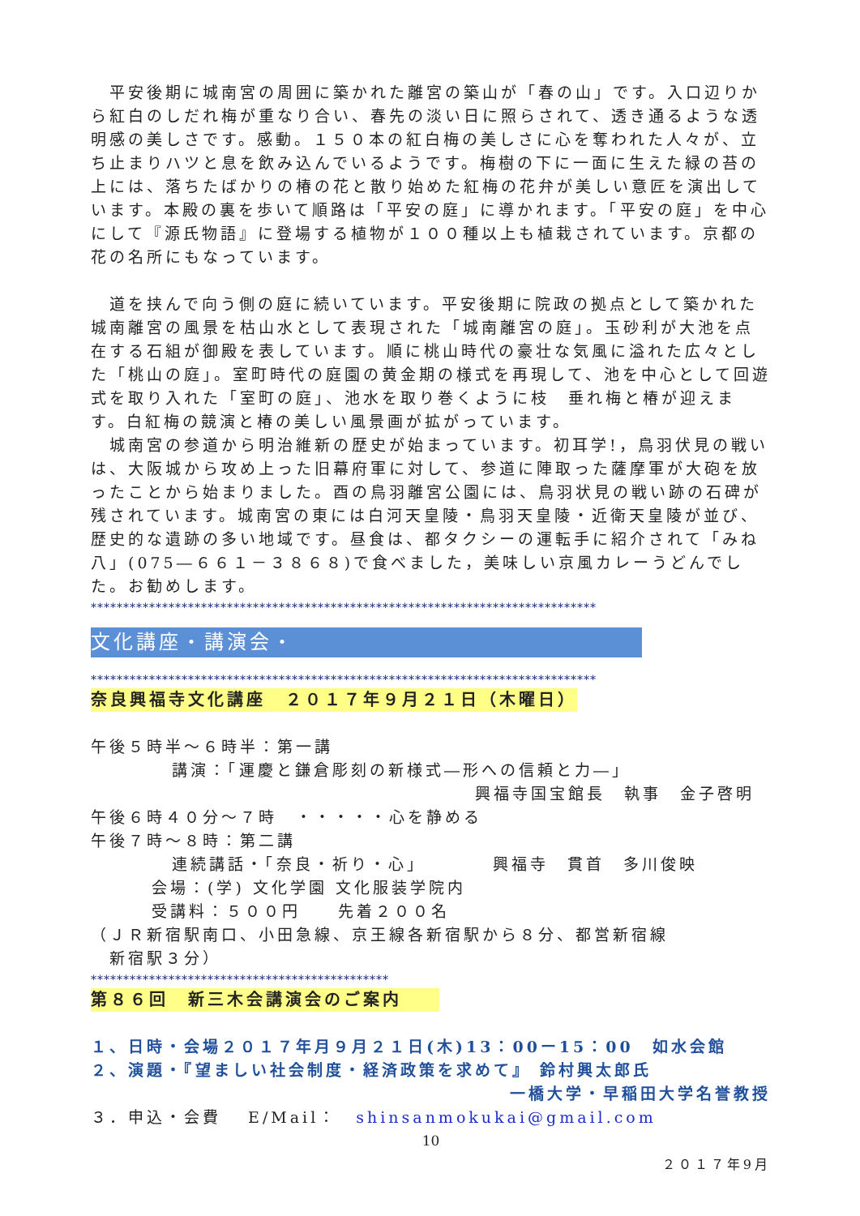平安後期に城南宮の周囲に築かれた離宮の築山が「春の山」です。入口辺りから紅白のしだれ梅が重なり合い、春先の淡い日に照らされて、透き通るような透明感の美しさです。感動。１５０本の紅白梅の美しさに心を奪われた人々が、立ち止まりハツと息を飲み込んでいるようです。梅樹の下に一面に生えた緑の苔の上には、落ちたばかりの椿の花と散り始めた紅梅の花弁が美しい意匠を演出しています。本殿の裏を歩いて順路は「平安の庭」に導かれます。「平安の庭」を中心にして『源氏物語』に登場する植物が１００種以上も植栽されています。京都の花の名所にもなっています。
　道を挟んで向う側の庭に続いています。平安後期に院政の拠点として築かれた城南離宮の風景を枯山水として表現された「城南離宮の庭」。玉砂利が大池を点在する石組が御殿を表しています。順に桃山時代の豪壮な気風に溢れた広々とした「桃山の庭」。室町時代の庭園の黄金期の様式を再現して、池を中心として回遊式を取り入れた「室町の庭」、池水を取り巻くように枝　垂れ梅と椿が迎えます。白紅梅の競演と椿の美しい風景画が拡がっています。
　城南宮の参道から明治維新の歴史が始まっています。初耳学!，鳥羽伏見の戦いは、大阪城から攻め上った旧幕府軍に対して、参道に陣取った薩摩軍が大砲を放ったことから始まりました。酉の鳥羽離宮公園には、鳥羽状見の戦い跡の石碑が残されています。城南宮の東には白河天皇陵・鳥羽天皇陵・近衛天皇陵が並び、歴史的な遺跡の多い地域です。昼食は、都タクシーの運転手に紹介されて「みね八」(075―６６１－３８６８)で食べました，美味しい京風カレーうどんでした。お勧めします。
******************************************************************************
文化講座・講演会・
******************************************************************************
奈良興福寺文化講座　２０１７年９月２１日（木曜日）
午後５時半～６時半：第一講
講演：「運慶と鎌倉彫刻の新様式―形への信頼と力―」
興福寺国宝館長　執事　金子啓明
午後６時４０分～７時　・・・・・心を静める
午後７時～８時：第二講
連続講話・「奈良・祈り・心」　　　　興福寺　貫首　多川俊映
会場：(学) 文化学園 文化服装学院内
受講料：５００円　　先着２００名
（ＪＲ新宿駅南口、小田急線、京王線各新宿駅から８分、都営新宿線
　新宿駅３分）
**********************************************
第８６回　新三木会講演会のご案内
１、日時・会場２０１７年月９月２１日(木)13：00ー15：00　如水会館
２、演題・『望ましい社会制度・経済政策を求めて』 鈴村興太郎氏
一橋大学・早稲田大学名誉教授
３．申込・会費　 E/Mail：　shinsanmokukai@gmail.com
10
２０１７年9月